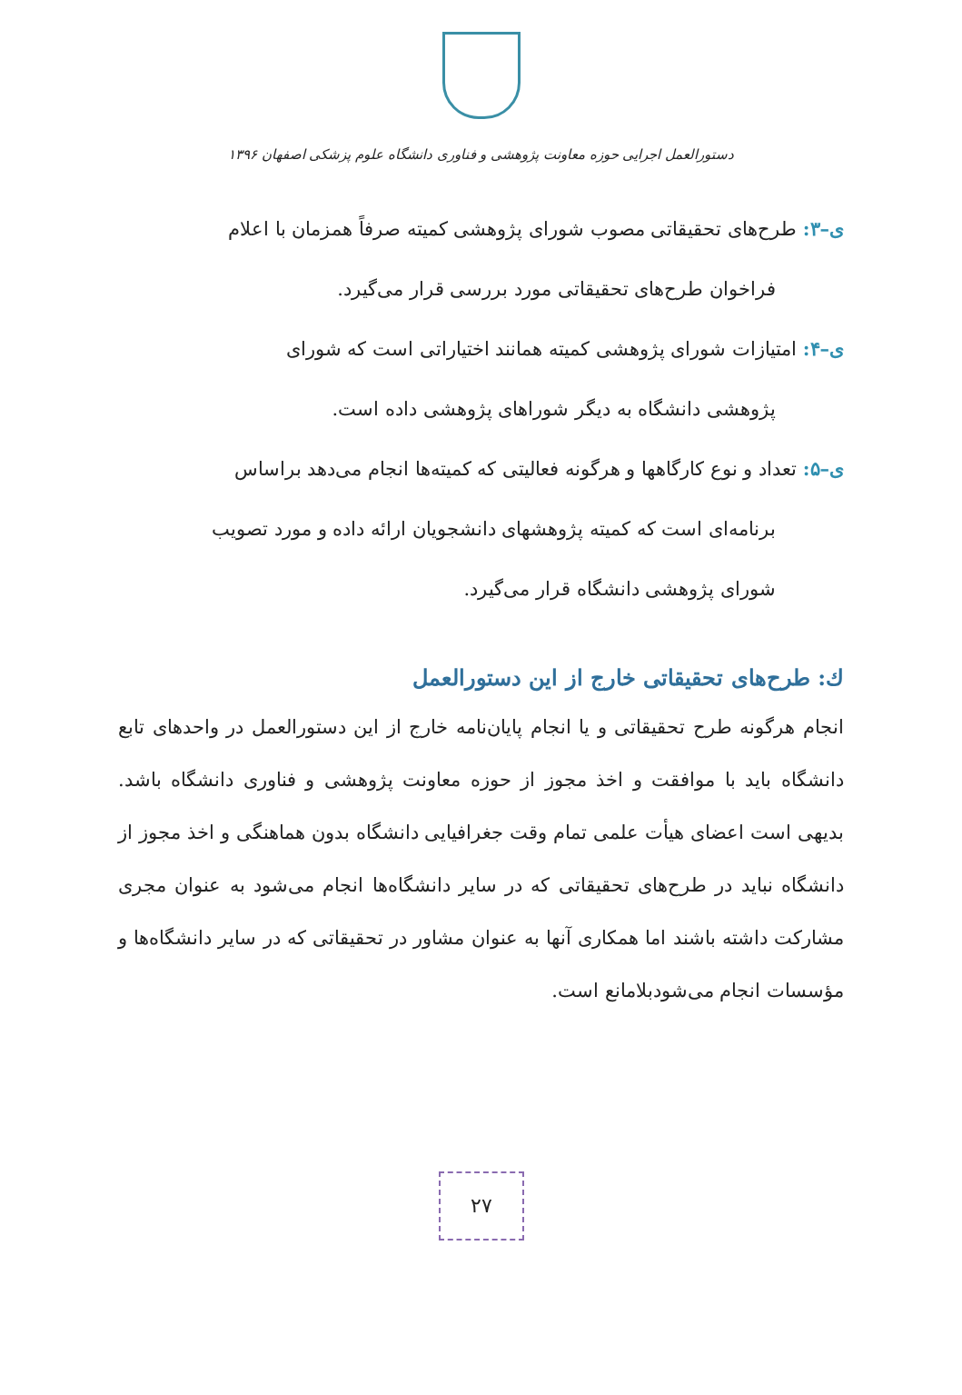دستورالعمل اجرایی حوزه معاونت پژوهشی و فناوری دانشگاه علوم پزشکی اصفهان ۱۳۹۶
ی–۳: طرح‌های تحقیقاتی مصوب شورای پژوهشی کمیته صرفاً همزمان با اعلام
فراخوان طرح‌های تحقیقاتی مورد بررسی قرار می‌گیرد.
ی–۴: امتیازات شورای پژوهشی کمیته همانند اختیاراتی است که شورای
پژوهشی دانشگاه به دیگر شوراهای پژوهشی داده است.
ی–۵: تعداد و نوع کارگاهها و هرگونه فعالیتی که کمیته‌ها انجام می‌دهد براساس
برنامه‌ای است که کمیته پژوهشهای دانشجویان ارائه داده و مورد تصویب
شورای پژوهشی دانشگاه قرار می‌گیرد.
ك: طرح‌های تحقیقاتی خارج از این دستورالعمل
انجام هرگونه طرح تحقیقاتی و یا انجام پایان‌نامه خارج از این دستورالعمل در واحدهای تابع دانشگاه باید با موافقت و اخذ مجوز از حوزه معاونت پژوهشی و فناوری دانشگاه باشد. بدیهی است اعضای هیأت علمی تمام وقت جغرافیایی دانشگاه بدون هماهنگی و اخذ مجوز از دانشگاه نباید در طرح‌های تحقیقاتی که در سایر دانشگاه‌ها انجام می‌شود به عنوان مجری مشارکت داشته باشند اما همکاری آنها به عنوان مشاور در تحقیقاتی که در سایر دانشگاه‌ها و مؤسسات انجام می‌شودبلامانع است.
۲۷